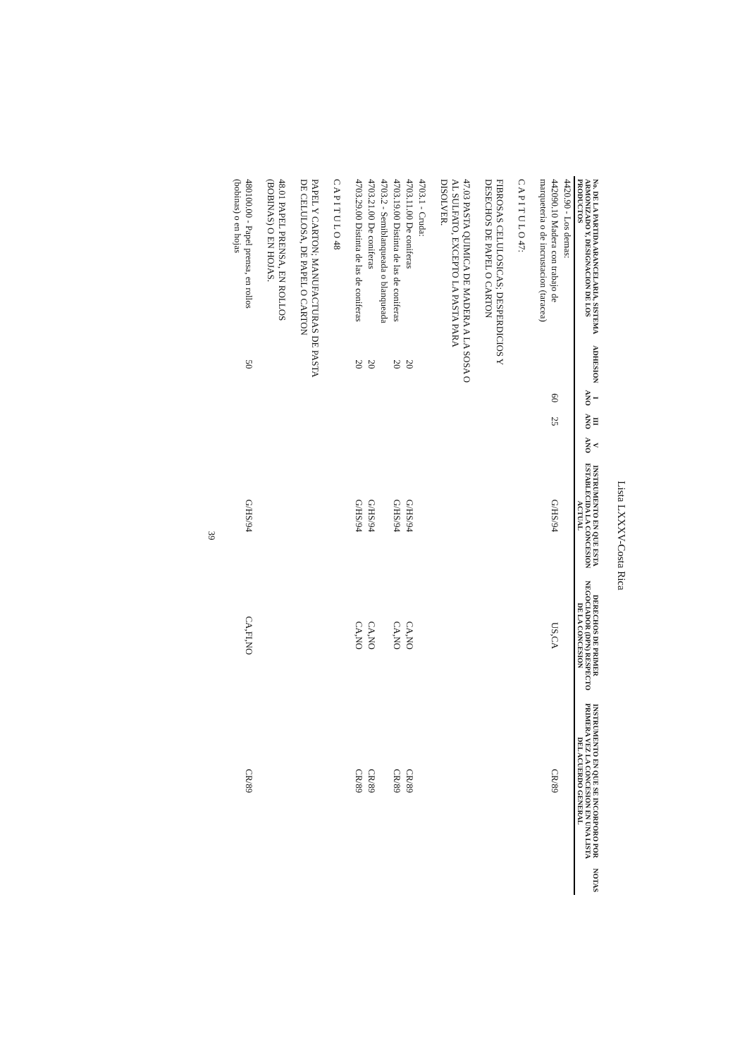Lista LXXXV-Costa Rica
| No. DE LA PARTIDA ARANCELARIA, SISTEMA ARMONIZADO Y, DESIGNACION DE LOS PRODUCTOS | ADHESION | I ANO | III ANO | V ANO | INSTRUMENTO EN QUE ESTA ESTABLECIDA LA CONCESION ACTUAL | DERECHOS DE PRIMER NEGOCIADOR (DPN) RESPECTO DE LA CONCESION | INSTRUMENTO EN QUE SE INCORPORO POR PRIMERA VEZ LA CONCESION EN UNA LISTA DEL ACUERDO GENERAL | NOTAS |
| --- | --- | --- | --- | --- | --- | --- | --- | --- |
| 4420.90 - Los demas: | | | | | | | | |
| 442090.10 Madera con trabajo de marqueteria o de incrustacion (taracea) | | 60 | 25 | | G/HS/94 | US,CA | CR/89 | |
| C A P I T U L O 47: | | | | | | | | |
| FIBROSAS CELULOSICAS; DESPERDICIOS Y DESECHOS DE PAPEL O CARTON | | | | | | | | |
| 47.03 PASTA QUIMICA DE MADERA A LA SOSA O AL SULFATO, EXCEPTO LA PASTA PARA DISOLVER. | | | | | | | | |
| 4703.1 - Cruda: | | | | | | | | |
| 4703.11.00 De coniferas | 20 | | | | G/HS/94 | CA,NO | CR/89 | |
| 4703.19.00 Distinta de las de coniferas | 20 | | | | G/HS/94 | CA,NO | CR/89 | |
| 4703.2 - Semiblanqueada o blanqueada | | | | | | | | |
| 4703.21.00 De coniferas | 20 | | | | G/HS/94 | CA,NO | CR/89 | |
| 4703.29.00 Distinta de las de coniferas | 20 | | | | G/HS/94 | CA,NO | CR/89 | |
| C A P I T U L O 48 | | | | | | | | |
| PAPEL Y CARTON; MANUFACTURAS DE PASTA DE CELULOSA, DE PAPEL O CARTON | | | | | | | | |
| 48.01 PAPEL PRENSA, EN ROLLOS (BOBINAS) O EN HOJAS. | | | | | | | | |
| 480100.00 - Papel prensa, en rollos (bobinas) o en hojas | 50 | | | | G/HS/94 | CA,FI,NO | CR/89 | |
39